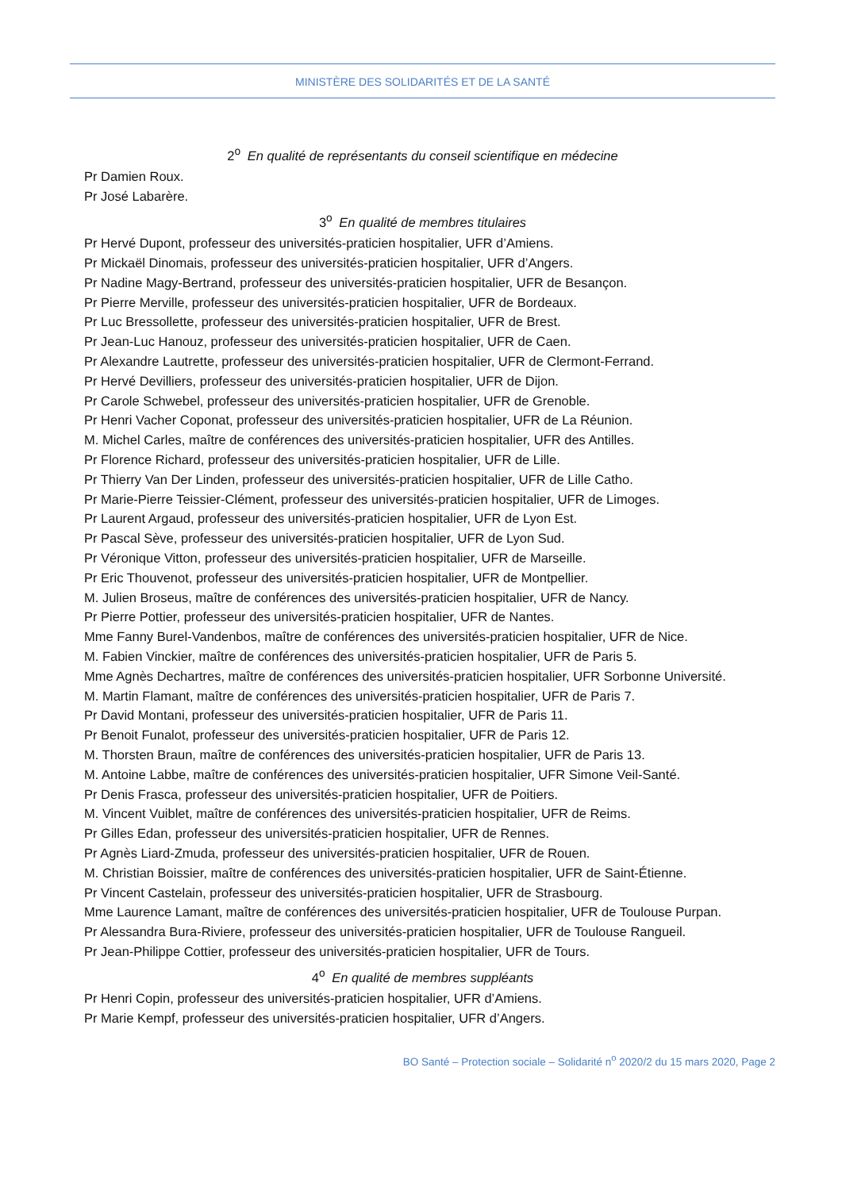MINISTÈRE DES SOLIDARITÉS ET DE LA SANTÉ
2<sup>o</sup> En qualité de représentants du conseil scientifique en médecine
Pr Damien Roux.
Pr José Labarère.
3<sup>o</sup> En qualité de membres titulaires
Pr Hervé Dupont, professeur des universités-praticien hospitalier, UFR d’Amiens.
Pr Mickaël Dinomais, professeur des universités-praticien hospitalier, UFR d’Angers.
Pr Nadine Magy-Bertrand, professeur des universités-praticien hospitalier, UFR de Besançon.
Pr Pierre Merville, professeur des universités-praticien hospitalier, UFR de Bordeaux.
Pr Luc Bressollette, professeur des universités-praticien hospitalier, UFR de Brest.
Pr Jean-Luc Hanouz, professeur des universités-praticien hospitalier, UFR de Caen.
Pr Alexandre Lautrette, professeur des universités-praticien hospitalier, UFR de Clermont-Ferrand.
Pr Hervé Devilliers, professeur des universités-praticien hospitalier, UFR de Dijon.
Pr Carole Schwebel, professeur des universités-praticien hospitalier, UFR de Grenoble.
Pr Henri Vacher Coponat, professeur des universités-praticien hospitalier, UFR de La Réunion.
M. Michel Carles, maître de conférences des universités-praticien hospitalier, UFR des Antilles.
Pr Florence Richard, professeur des universités-praticien hospitalier, UFR de Lille.
Pr Thierry Van Der Linden, professeur des universités-praticien hospitalier, UFR de Lille Catho.
Pr Marie-Pierre Teissier-Clément, professeur des universités-praticien hospitalier, UFR de Limoges.
Pr Laurent Argaud, professeur des universités-praticien hospitalier, UFR de Lyon Est.
Pr Pascal Sève, professeur des universités-praticien hospitalier, UFR de Lyon Sud.
Pr Véronique Vitton, professeur des universités-praticien hospitalier, UFR de Marseille.
Pr Eric Thouvenot, professeur des universités-praticien hospitalier, UFR de Montpellier.
M. Julien Broseus, maître de conférences des universités-praticien hospitalier, UFR de Nancy.
Pr Pierre Pottier, professeur des universités-praticien hospitalier, UFR de Nantes.
Mme Fanny Burel-Vandenbos, maître de conférences des universités-praticien hospitalier, UFR de Nice.
M. Fabien Vinckier, maître de conférences des universités-praticien hospitalier, UFR de Paris 5.
Mme Agnès Dechartres, maître de conférences des universités-praticien hospitalier, UFR Sorbonne Université.
M. Martin Flamant, maître de conférences des universités-praticien hospitalier, UFR de Paris 7.
Pr David Montani, professeur des universités-praticien hospitalier, UFR de Paris 11.
Pr Benoit Funalot, professeur des universités-praticien hospitalier, UFR de Paris 12.
M. Thorsten Braun, maître de conférences des universités-praticien hospitalier, UFR de Paris 13.
M. Antoine Labbe, maître de conférences des universités-praticien hospitalier, UFR Simone Veil-Santé.
Pr Denis Frasca, professeur des universités-praticien hospitalier, UFR de Poitiers.
M. Vincent Vuiblet, maître de conférences des universités-praticien hospitalier, UFR de Reims.
Pr Gilles Edan, professeur des universités-praticien hospitalier, UFR de Rennes.
Pr Agnès Liard-Zmuda, professeur des universités-praticien hospitalier, UFR de Rouen.
M. Christian Boissier, maître de conférences des universités-praticien hospitalier, UFR de Saint-Étienne.
Pr Vincent Castelain, professeur des universités-praticien hospitalier, UFR de Strasbourg.
Mme Laurence Lamant, maître de conférences des universités-praticien hospitalier, UFR de Toulouse Purpan.
Pr Alessandra Bura-Riviere, professeur des universités-praticien hospitalier, UFR de Toulouse Rangueil.
Pr Jean-Philippe Cottier, professeur des universités-praticien hospitalier, UFR de Tours.
4<sup>o</sup> En qualité de membres suppléants
Pr Henri Copin, professeur des universités-praticien hospitalier, UFR d’Amiens.
Pr Marie Kempf, professeur des universités-praticien hospitalier, UFR d’Angers.
BO Santé – Protection sociale – Solidarité n<sup>o</sup> 2020/2 du 15 mars 2020, Page 2